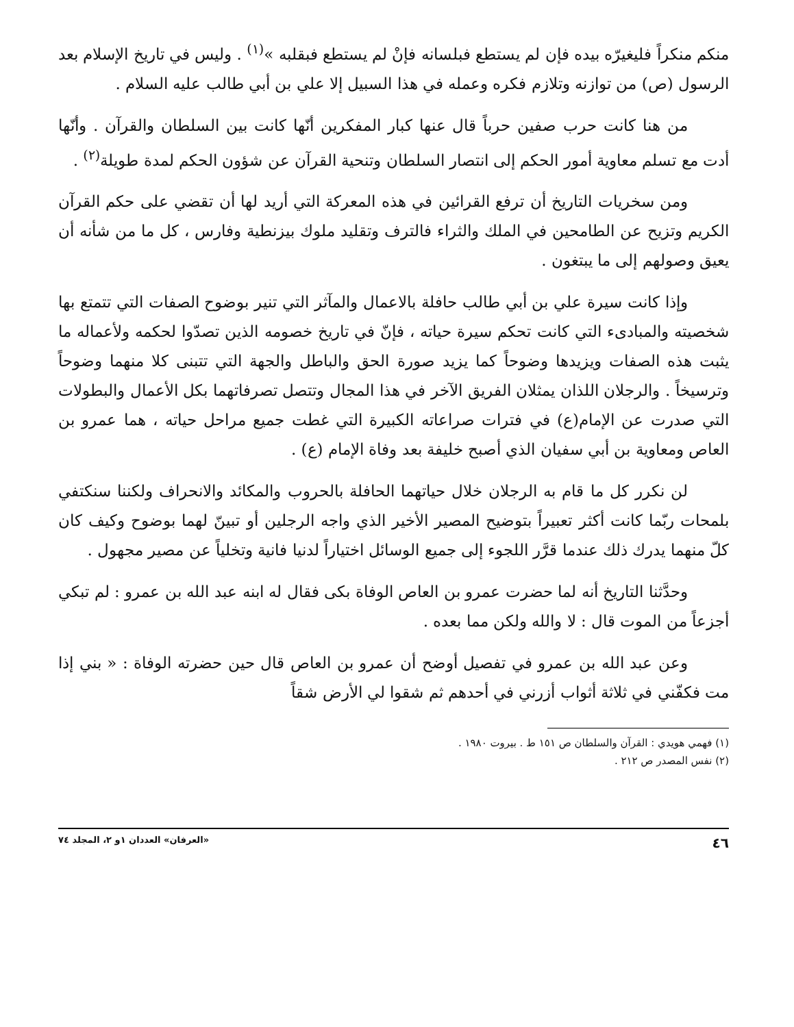منكم منكراً فليغيرّه بيده فإن لم يستطع فبلسانه فإنْ لم يستطع فبقلبه »<sup>(١)</sup> . وليس في تاريخ الإسلام بعد الرسول (ص) من توازنه وتلازم فكره وعمله في هذا السبيل إلا علي بن أبي طالب عليه السلام .
من هنا كانت حرب صفين حرباً قال عنها كبار المفكرين أنّها كانت بين السلطان والقرآن . وأنّها أدت مع تسلم معاوية أمور الحكم إلى انتصار السلطان وتنحية القرآن عن شؤون الحكم لمدة طويلة<sup>(٢)</sup> .
ومن سخريات التاريخ أن ترفع القرائين في هذه المعركة التي أريد لها أن تقضي على حكم القرآن الكريم وتزيح عن الطامحين في الملك والثراء فالترف وتقليد ملوك بيزنطية وفارس ، كل ما من شأنه أن يعيق وصولهم إلى ما يبتغون .
وإذا كانت سيرة علي بن أبي طالب حافلة بالاعمال والمآثر التي تنير بوضوح الصفات التي تتمتع بها شخصيته والمبادىء التي كانت تحكم سيرة حياته ، فإنّ في تاريخ خصومه الذين تصدّوا لحكمه ولأعماله ما يثبت هذه الصفات ويزيدها وضوحاً كما يزيد صورة الحق والباطل والجهة التي تتبنى كلا منهما وضوحاً وترسيخاً . والرجلان اللذان يمثلان الفريق الآخر في هذا المجال وتتصل تصرفاتهما بكل الأعمال والبطولات التي صدرت عن الإمام(ع) في فترات صراعاته الكبيرة التي غطت جميع مراحل حياته ، هما عمرو بن العاص ومعاوية بن أبي سفيان الذي أصبح خليفة بعد وفاة الإمام (ع) .
لن نكرر كل ما قام به الرجلان خلال حياتهما الحافلة بالحروب والمكائد والانحراف ولكننا سنكتفي بلمحات ربّما كانت أكثر تعبيراً بتوضيح المصير الأخير الذي واجه الرجلين أو تبينّ لهما بوضوح وكيف كان كلّ منهما يدرك ذلك عندما قرَّر اللجوء إلى جميع الوسائل اختياراً لدنيا فانية وتخلياً عن مصير مجهول .
وحدَّثنا التاريخ أنه لما حضرت عمرو بن العاص الوفاة بكى فقال له ابنه عبد الله بن عمرو : لم تبكي أجزعاً من الموت قال : لا والله ولكن مما بعده .
وعن عبد الله بن عمرو في تفصيل أوضح أن عمرو بن العاص قال حين حضرته الوفاة : « بني إذا مت فكفّني في ثلاثة أثواب أزرني في أحدهم ثم شقوا لي الأرض شقاً
(١) فهمي هويدي : القرآن والسلطان ص ١٥١ ط . بيروت ١٩٨٠ .
(٢) نفس المصدر ص ٢١٢ .
٤٦ «العرفان» العددان ١و ٢، المجلد ٧٤